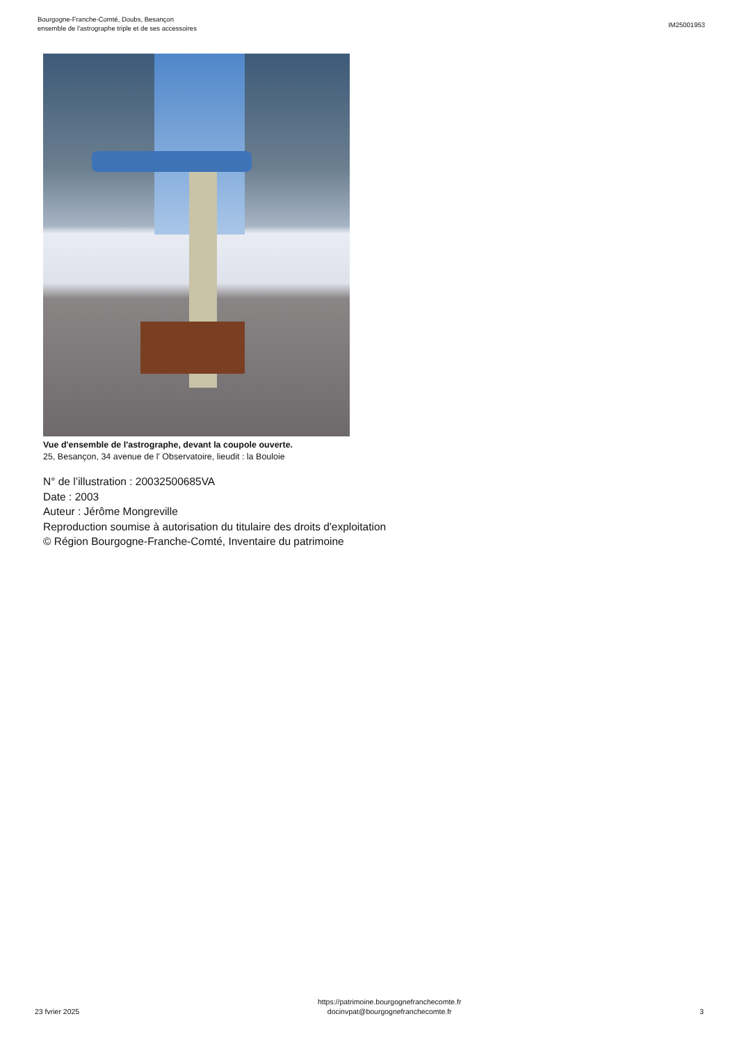Bourgogne-Franche-Comté, Doubs, Besançon
ensemble de l'astrographe triple et de ses accessoires
IM25001953
Vue d'ensemble de l'astrographe, devant la coupole ouverte.
25, Besançon, 34 avenue de l' Observatoire, lieudit : la Bouloie
N° de l’illustration : 20032500685VA
Date : 2003
Auteur : Jérôme Mongreville
Reproduction soumise à autorisation du titulaire des droits d'exploitation
© Région Bourgogne-Franche-Comté, Inventaire du patrimoine
23 fvrier 2025
https://patrimoine.bourgognefranchecomte.fr
docinvpat@bourgognefranchecomte.fr
3